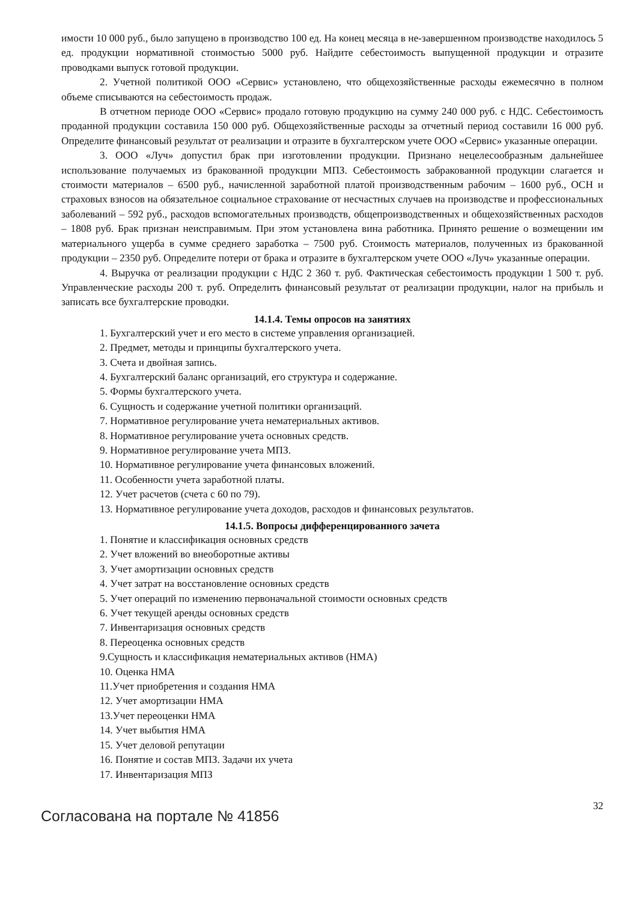имости 10 000 руб., было запущено в производство 100 ед. На конец месяца в не-завершенном производстве находилось 5 ед. продукции нормативной стоимостью 5000 руб. Найдите себестоимость выпущенной продукции и отразите проводками выпуск готовой продукции.
2. Учетной политикой ООО «Сервис» установлено, что общехозяйственные расходы ежемесячно в полном объеме списываются на себестоимость продаж.
В отчетном периоде ООО «Сервис» продало готовую продукцию на сумму 240 000 руб. с НДС. Себестоимость проданной продукции составила 150 000 руб. Общехозяйственные расходы за отчетный период составили 16 000 руб. Определите финансовый результат от реализации и отразите в бухгалтерском учете ООО «Сервис» указанные операции.
3. ООО «Луч» допустил брак при изготовлении продукции. Признано нецелесообразным дальнейшее использование получаемых из бракованной продукции МПЗ. Себестоимость забракованной продукции слагается и стоимости материалов – 6500 руб., начисленной заработной платой производственным рабочим – 1600 руб., ОСН и страховых взносов на обязательное социальное страхование от несчастных случаев на производстве и профессиональных заболеваний – 592 руб., расходов вспомогательных производств, общепроизводственных и общехозяйственных расходов – 1808 руб. Брак признан неисправимым. При этом установлена вина работника. Принято решение о возмещении им материального ущерба в сумме среднего заработка – 7500 руб. Стоимость материалов, полученных из бракованной продукции – 2350 руб. Определите потери от брака и отразите в бухгалтерском учете ООО «Луч» указанные операции.
4. Выручка от реализации продукции с НДС 2 360 т. руб. Фактическая себестоимость продукции 1 500 т. руб. Управленческие расходы 200 т. руб. Определить финансовый результат от реализации продукции, налог на прибыль и записать все бухгалтерские проводки.
14.1.4. Темы опросов на занятиях
1. Бухгалтерский учет и его место в системе управления организацией.
2. Предмет, методы и принципы бухгалтерского учета.
3. Счета и двойная запись.
4. Бухгалтерский баланс организаций, его структура и содержание.
5. Формы бухгалтерского учета.
6. Сущность и содержание учетной политики организаций.
7. Нормативное регулирование учета нематериальных активов.
8. Нормативное регулирование учета основных средств.
9. Нормативное регулирование учета МПЗ.
10. Нормативное регулирование учета финансовых вложений.
11. Особенности учета заработной платы.
12. Учет расчетов (счета с 60 по 79).
13. Нормативное регулирование учета доходов, расходов и финансовых результатов.
14.1.5. Вопросы дифференцированного зачета
1. Понятие и классификация основных средств
2. Учет вложений во внеоборотные активы
3. Учет амортизации основных средств
4. Учет затрат на восстановление основных средств
5. Учет операций по изменению первоначальной стоимости основных средств
6. Учет текущей аренды основных средств
7. Инвентаризация основных средств
8. Переоценка основных средств
9.Сущность и классификация нематериальных активов (НМА)
10. Оценка НМА
11.Учет приобретения и создания НМА
12. Учет амортизации НМА
13.Учет переоценки НМА
14. Учет выбытия НМА
15. Учет деловой репутации
16. Понятие и состав МПЗ. Задачи их учета
17. Инвентаризация МПЗ
Согласована на портале № 41856
32